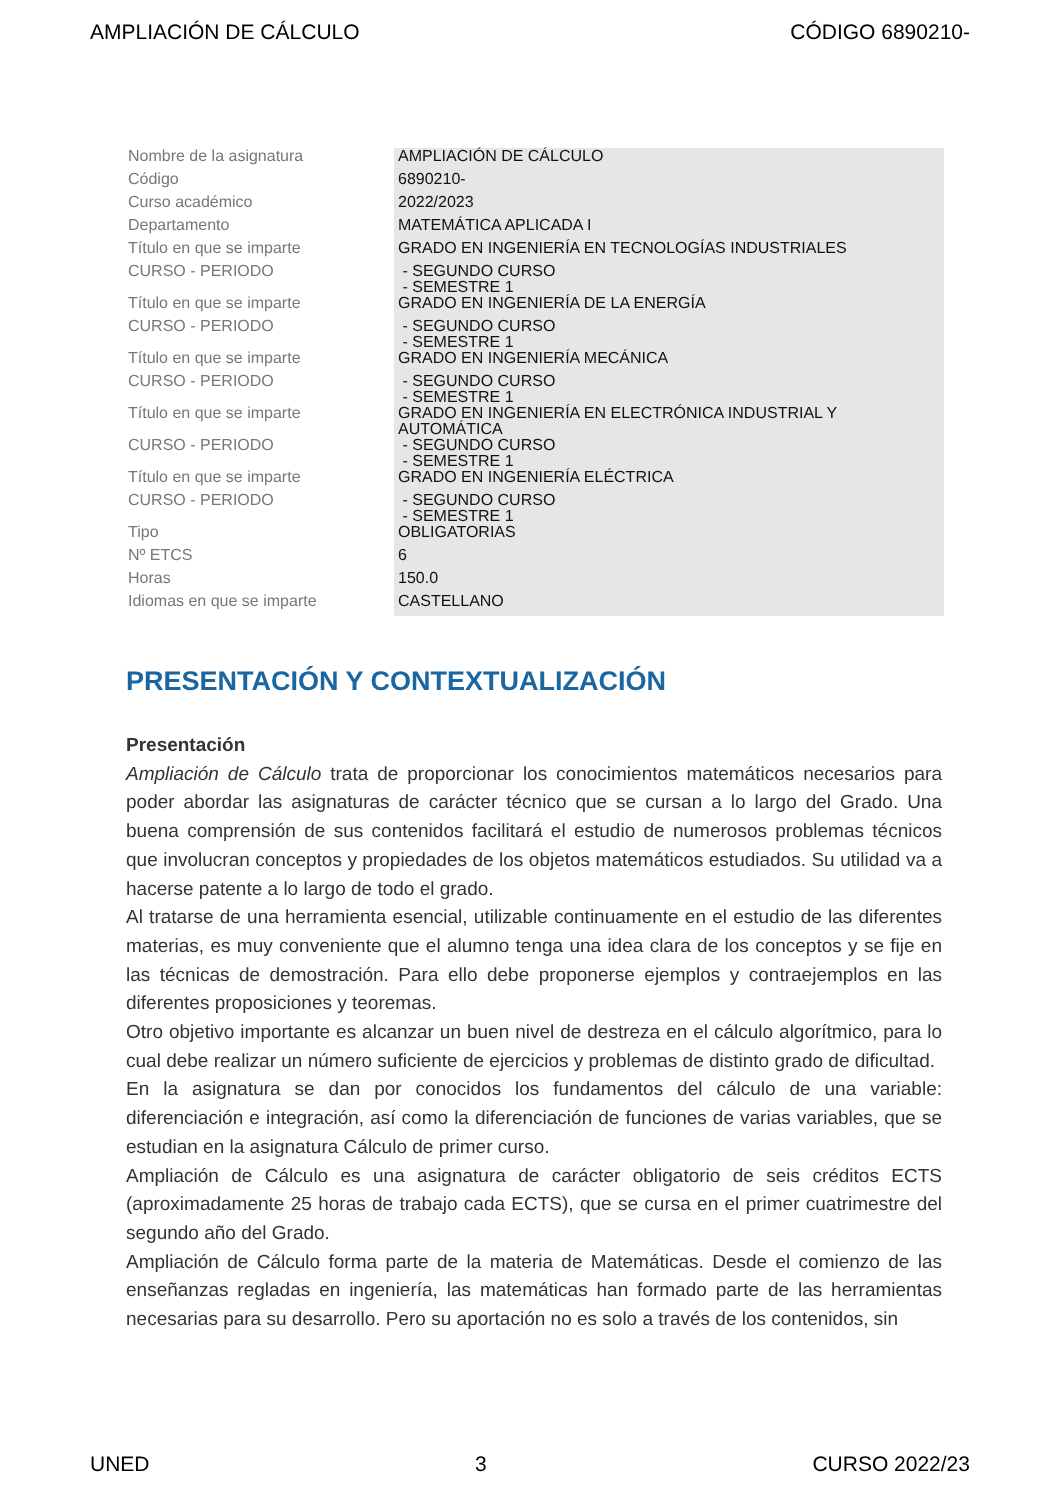AMPLIACIÓN DE CÁLCULO CÓDIGO 6890210-
| Nombre de la asignatura | AMPLIACIÓN DE CÁLCULO |
| Código | 6890210- |
| Curso académico | 2022/2023 |
| Departamento | MATEMÁTICA APLICADA I |
| Título en que se imparte | GRADO EN INGENIERÍA EN TECNOLOGÍAS INDUSTRIALES |
| CURSO - PERIODO | - SEGUNDO CURSO - SEMESTRE 1 |
| Título en que se imparte | GRADO EN INGENIERÍA DE LA ENERGÍA |
| CURSO - PERIODO | - SEGUNDO CURSO - SEMESTRE 1 |
| Título en que se imparte | GRADO EN INGENIERÍA MECÁNICA |
| CURSO - PERIODO | - SEGUNDO CURSO - SEMESTRE 1 |
| Título en que se imparte | GRADO EN INGENIERÍA EN ELECTRÓNICA INDUSTRIAL Y AUTOMÁTICA |
| CURSO - PERIODO | - SEGUNDO CURSO - SEMESTRE 1 |
| Título en que se imparte | GRADO EN INGENIERÍA ELÉCTRICA |
| CURSO - PERIODO | - SEGUNDO CURSO - SEMESTRE 1 |
| Tipo | OBLIGATORIAS |
| Nº ETCS | 6 |
| Horas | 150.0 |
| Idiomas en que se imparte | CASTELLANO |
PRESENTACIÓN Y CONTEXTUALIZACIÓN
Presentación
Ampliación de Cálculo trata de proporcionar los conocimientos matemáticos necesarios para poder abordar las asignaturas de carácter técnico que se cursan a lo largo del Grado. Una buena comprensión de sus contenidos facilitará el estudio de numerosos problemas técnicos que involucran conceptos y propiedades de los objetos matemáticos estudiados. Su utilidad va a hacerse patente a lo largo de todo el grado.
Al tratarse de una herramienta esencial, utilizable continuamente en el estudio de las diferentes materias, es muy conveniente que el alumno tenga una idea clara de los conceptos y se fije en las técnicas de demostración. Para ello debe proponerse ejemplos y contraejemplos en las diferentes proposiciones y teoremas.
Otro objetivo importante es alcanzar un buen nivel de destreza en el cálculo algorítmico, para lo cual debe realizar un número suficiente de ejercicios y problemas de distinto grado de dificultad.
En la asignatura se dan por conocidos los fundamentos del cálculo de una variable: diferenciación e integración, así como la diferenciación de funciones de varias variables, que se estudian en la asignatura Cálculo de primer curso.
Ampliación de Cálculo es una asignatura de carácter obligatorio de seis créditos ECTS (aproximadamente 25 horas de trabajo cada ECTS), que se cursa en el primer cuatrimestre del segundo año del Grado.
Ampliación de Cálculo forma parte de la materia de Matemáticas. Desde el comienzo de las enseñanzas regladas en ingeniería, las matemáticas han formado parte de las herramientas necesarias para su desarrollo. Pero su aportación no es solo a través de los contenidos, sin
UNED 3 CURSO 2022/23